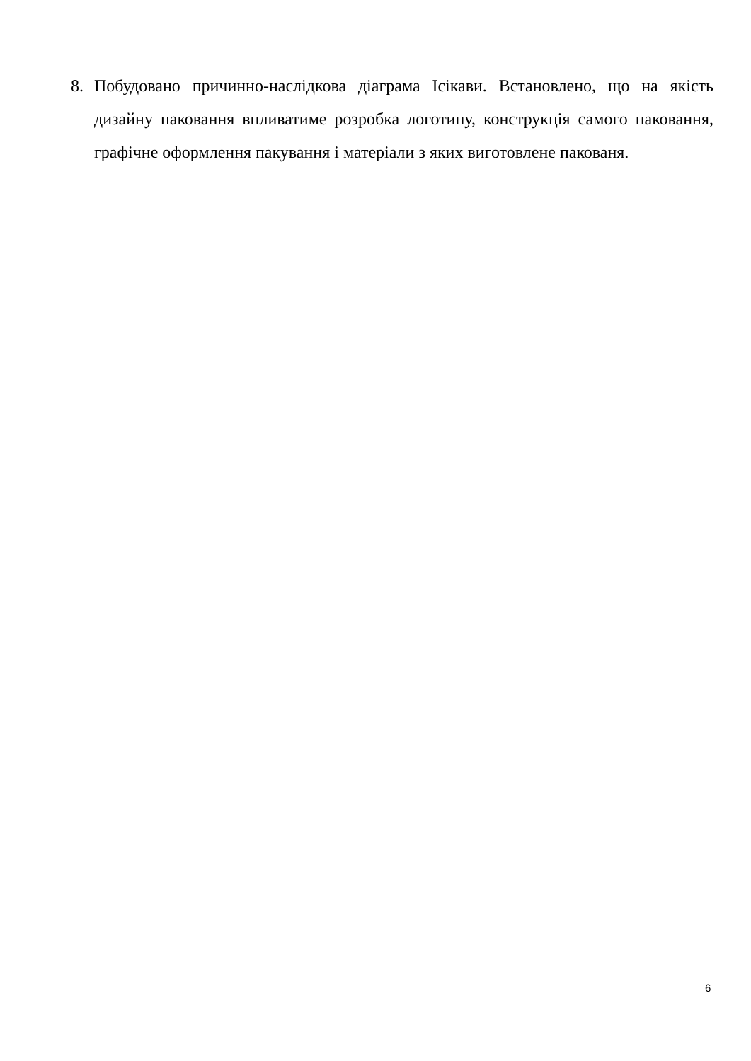8. Побудовано причинно-наслідкова діаграма Ісікави. Встановлено, що на якість дизайну паковання впливатиме розробка логотипу, конструкція самого паковання, графічне оформлення пакування і матеріали з яких виготовлене пакованя.
6